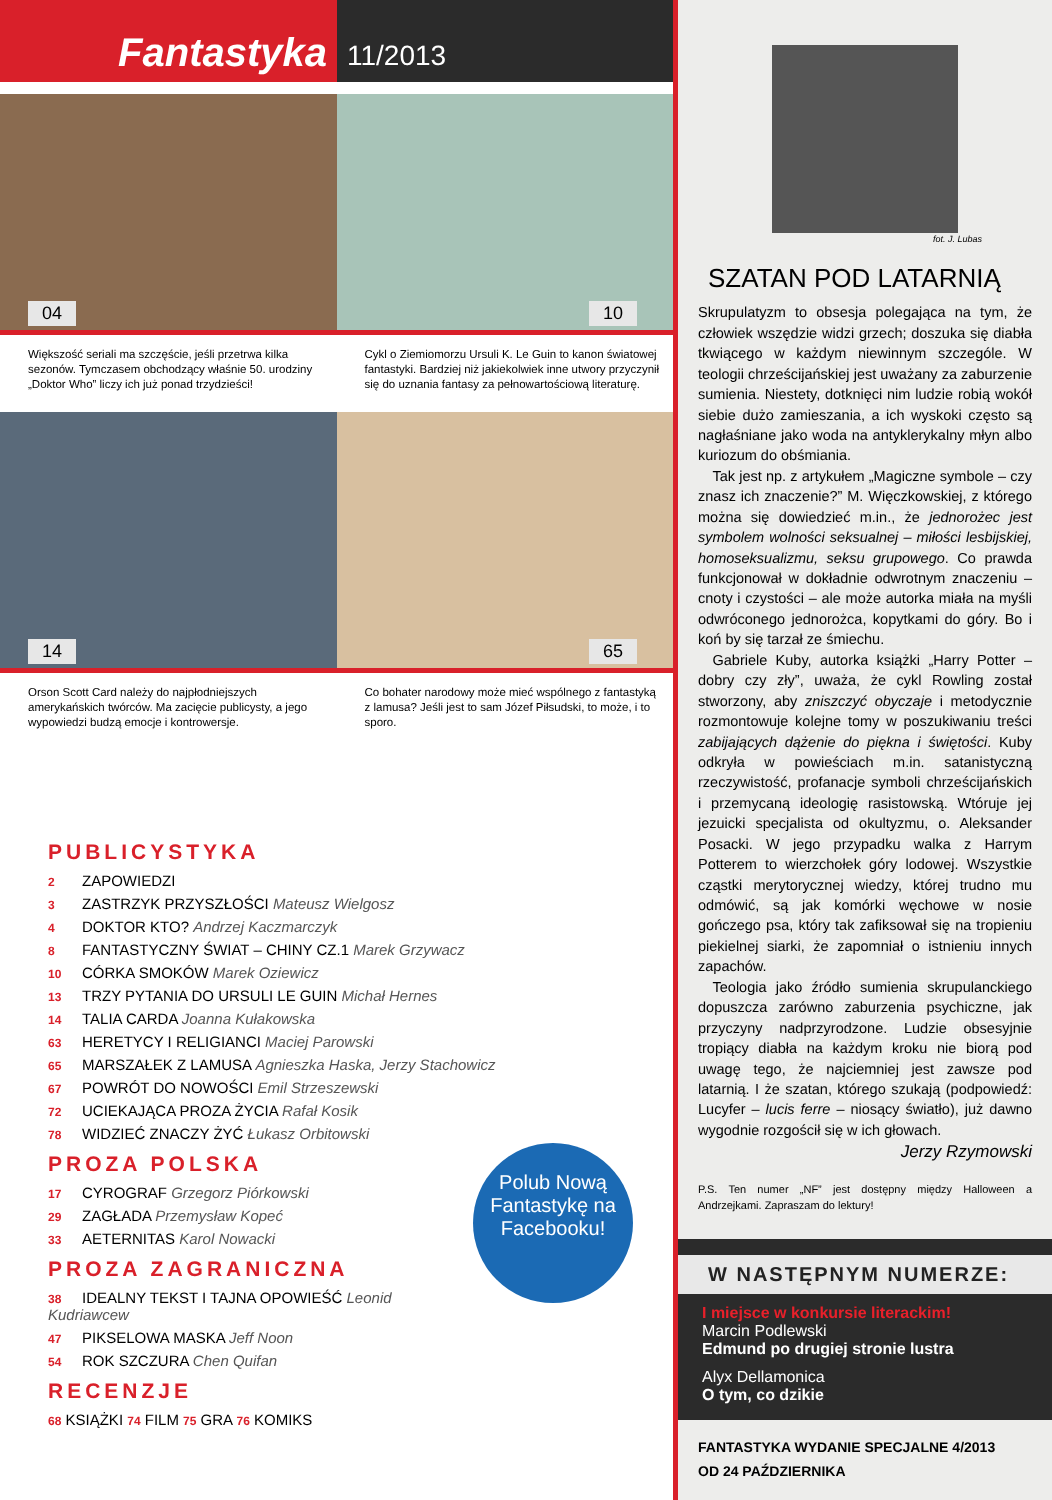Fantastyka
11/2013
04
Większość seriali ma szczęście, jeśli przetrwa kilka sezonów. Tymczasem obchodzący właśnie 50. urodziny „Doktor Who” liczy ich już ponad trzydzieści!
10
Cykl o Ziemiomorzu Ursuli K. Le Guin to kanon światowej fantastyki. Bardziej niż jakiekolwiek inne utwory przyczynił się do uznania fantasy za pełnowartościową literaturę.
14
Orson Scott Card należy do najpłodniejszych amerykańskich twórców. Ma zacięcie publicysty, a jego wypowiedzi budzą emocje i kontrowersje.
65
Co bohater narodowy może mieć wspólnego z fantastyką z lamusa? Jeśli jest to sam Józef Piłsudski, to może, i to sporo.
PUBLICYSTYKA
2 ZAPOWIEDZI
3 ZASTRZYK PRZYSZŁOŚCI Mateusz Wielgosz
4 DOKTOR KTO? Andrzej Kaczmarczyk
8 FANTASTYCZNY ŚWIAT – CHINY CZ.1 Marek Grzywacz
10 CÓRKA SMOKÓW Marek Oziewicz
13 TRZY PYTANIA DO URSULI LE GUIN Michał Hernes
14 TALIA CARDA Joanna Kułakowska
63 HERETYCY I RELIGIANCI Maciej Parowski
65 MARSZAŁEK Z LAMUSA Agnieszka Haska, Jerzy Stachowicz
67 POWRÓT DO NOWOŚCI Emil Strzeszewski
72 UCIEKAJĄCA PROZA ŻYCIA Rafał Kosik
78 WIDZIEĆ ZNACZY ŻYĆ Łukasz Orbitowski
PROZA POLSKA
17 CYROGRAF Grzegorz Piórkowski
29 ZAGŁADA Przemysław Kopeć
33 AETERNITAS Karol Nowacki
Polub Nową Fantastykę na Facebooku!
PROZA ZAGRANICZNA
38 IDEALNY TEKST I TAJNA OPOWIEŚĆ Leonid Kudriawcew
47 PIKSELOWA MASKA Jeff Noon
54 ROK SZCZURA Chen Quifan
RECENZJE
68 KSIĄŻKI 74 FILM 75 GRA 76 KOMIKS
fot. J. Lubas
SZATAN POD LATARNIĄ
Skrupulatyzm to obsesja polegająca na tym, że człowiek wszędzie widzi grzech; doszuka się diabła tkwiącego w każdym niewinnym szczególe. W teologii chrześcijańskiej jest uważany za zaburzenie sumienia. Niestety, dotknięci nim ludzie robią wokół siebie dużo zamieszania, a ich wyskoki często są nagłaśniane jako woda na antyklerykalny młyn albo kuriozum do obśmiania.
 Tak jest np. z artykułem „Magiczne symbole – czy znasz ich znaczenie?” M. Więczkowskiej, z którego można się dowiedzieć m.in., że jednorożec jest symbolem wolności seksualnej – miłości lesbijskiej, homoseksualizmu, seksu grupowego. Co prawda funkcjonował w dokładnie odwrotnym znaczeniu – cnoty i czystości – ale może autorka miała na myśli odwróconego jednorożca, kopytkami do góry. Bo i koń by się tarzał ze śmiechu.
 Gabriele Kuby, autorka książki „Harry Potter – dobry czy zły”, uważa, że cykl Rowling został stworzony, aby zniszczyć obyczaje i metodycznie rozmontowuje kolejne tomy w poszukiwaniu treści zabijających dążenie do piękna i świętości. Kuby odkryła w powieściach m.in. satanistyczną rzeczywistość, profanacje symboli chrześcijańskich i przemycaną ideologię rasistowską. Wtóruje jej jezuicki specjalista od okultyzmu, o. Aleksander Posacki. W jego przypadku walka z Harrym Potterem to wierzchołek góry lodowej. Wszystkie cząstki merytorycznej wiedzy, której trudno mu odmówić, są jak komórki węchowe w nosie gończego psa, który tak zafiksował się na tropieniu piekielnej siarki, że zapomniał o istnieniu innych zapachów.
 Teologia jako źródło sumienia skrupulanckiego dopuszcza zarówno zaburzenia psychiczne, jak przyczyny nadprzyrodzone. Ludzie obsesyjnie tropiący diabła na każdym kroku nie biorą pod uwagę tego, że najciemniej jest zawsze pod latarnią. I że szatan, którego szukają (podpowiedź: Lucyfer – lucis ferre – niosący światło), już dawno wygodnie rozgościł się w ich głowach.
Jerzy Rzymowski
P.S. Ten numer „NF” jest dostępny między Halloween a Andrzejkami. Zapraszam do lektury!
W NASTĘPNYM NUMERZE:
I miejsce w konkursie literackim!
Marcin Podlewski
Edmund po drugiej stronie lustra
Alyx Dellamonica
O tym, co dzikie
FANTASTYKA WYDANIE SPECJALNE 4/2013
OD 24 PAŹDZIERNIKA